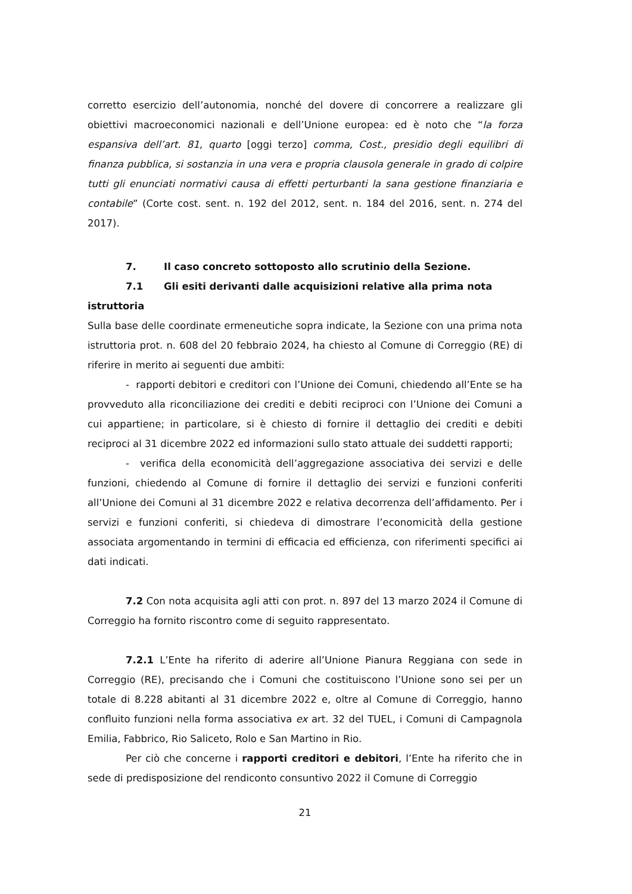corretto esercizio dell’autonomia, nonché del dovere di concorrere a realizzare gli obiettivi macroeconomici nazionali e dell’Unione europea: ed è noto che “la forza espansiva dell’art. 81, quarto [oggi terzo] comma, Cost., presidio degli equilibri di finanza pubblica, si sostanzia in una vera e propria clausola generale in grado di colpire tutti gli enunciati normativi causa di effetti perturbanti la sana gestione finanziaria e contabile” (Corte cost. sent. n. 192 del 2012, sent. n. 184 del 2016, sent. n. 274 del 2017).
7. Il caso concreto sottoposto allo scrutinio della Sezione.
7.1 Gli esiti derivanti dalle acquisizioni relative alla prima nota istruttoria
Sulla base delle coordinate ermeneutiche sopra indicate, la Sezione con una prima nota istruttoria prot. n. 608 del 20 febbraio 2024, ha chiesto al Comune di Correggio (RE) di riferire in merito ai seguenti due ambiti:
- rapporti debitori e creditori con l’Unione dei Comuni, chiedendo all’Ente se ha provveduto alla riconciliazione dei crediti e debiti reciproci con l’Unione dei Comuni a cui appartiene; in particolare, si è chiesto di fornire il dettaglio dei crediti e debiti reciproci al 31 dicembre 2022 ed informazioni sullo stato attuale dei suddetti rapporti;
- verifica della economicità dell’aggregazione associativa dei servizi e delle funzioni, chiedendo al Comune di fornire il dettaglio dei servizi e funzioni conferiti all’Unione dei Comuni al 31 dicembre 2022 e relativa decorrenza dell’affidamento. Per i servizi e funzioni conferiti, si chiedeva di dimostrare l’economicità della gestione associata argomentando in termini di efficacia ed efficienza, con riferimenti specifici ai dati indicati.
7.2 Con nota acquisita agli atti con prot. n. 897 del 13 marzo 2024 il Comune di Correggio ha fornito riscontro come di seguito rappresentato.
7.2.1 L’Ente ha riferito di aderire all’Unione Pianura Reggiana con sede in Correggio (RE), precisando che i Comuni che costituiscono l’Unione sono sei per un totale di 8.228 abitanti al 31 dicembre 2022 e, oltre al Comune di Correggio, hanno confluito funzioni nella forma associativa ex art. 32 del TUEL, i Comuni di Campagnola Emilia, Fabbrico, Rio Saliceto, Rolo e San Martino in Rio.
Per ciò che concerne i rapporti creditori e debitori, l’Ente ha riferito che in sede di predisposizione del rendiconto consuntivo 2022 il Comune di Correggio
21